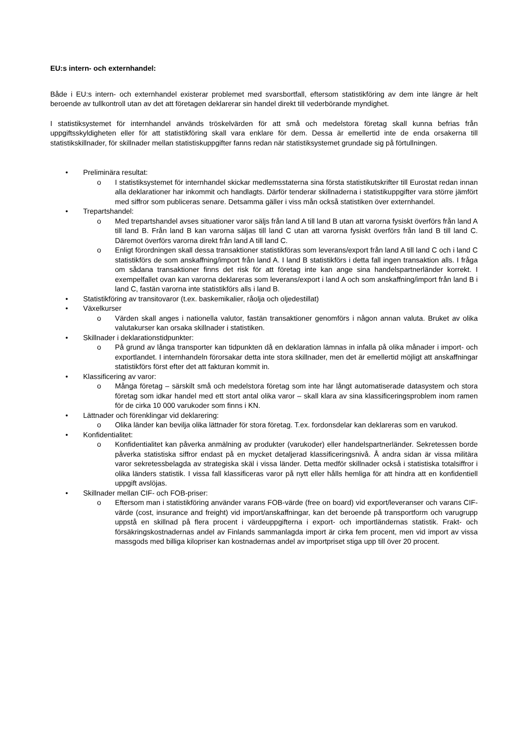EU:s intern- och externhandel:
Både i EU:s intern- och externhandel existerar problemet med svarsbortfall, eftersom statistikföring av dem inte längre är helt beroende av tullkontroll utan av det att företagen deklarerar sin handel direkt till vederbörande myndighet.
I statistiksystemet för internhandel används tröskelvärden för att små och medelstora företag skall kunna befrias från uppgiftsskyldigheten eller för att statistikföring skall vara enklare för dem. Dessa är emellertid inte de enda orsakerna till statistikskillnader, för skillnader mellan statistiskuppgifter fanns redan när statistiksystemet grundade sig på förtullningen.
• Preliminära resultat:
o I statistiksystemet för internhandel skickar medlemsstaterna sina första statistikutskrifter till Eurostat redan innan alla deklarationer har inkommit och handlagts. Därför tenderar skillnaderna i statistikuppgifter vara större jämfört med siffror som publiceras senare. Detsamma gäller i viss mån också statistiken över externhandel.
• Trepartshandel:
o Med trepartshandel avses situationer varor säljs från land A till land B utan att varorna fysiskt överförs från land A till land B. Från land B kan varorna säljas till land C utan att varorna fysiskt överförs från land B till land C. Däremot överförs varorna direkt från land A till land C.
o Enligt förordningen skall dessa transaktioner statistikföras som leverans/export från land A till land C och i land C statistikförs de som anskaffning/import från land A. I land B statistikförs i detta fall ingen transaktion alls. I fråga om sådana transaktioner finns det risk för att företag inte kan ange sina handelspartnerländer korrekt. I exempelfallet ovan kan varorna deklareras som leverans/export i land A och som anskaffning/import från land B i land C, fastän varorna inte statistikförs alls i land B.
• Statistikföring av transitovaror (t.ex. baskemikalier, råolja och oljedestillat)
• Växelkurser
o Värden skall anges i nationella valutor, fastän transaktioner genomförs i någon annan valuta. Bruket av olika valutakurser kan orsaka skillnader i statistiken.
• Skillnader i deklarationstidpunkter:
o På grund av långa transporter kan tidpunkten då en deklaration lämnas in infalla på olika månader i import- och exportlandet. I internhandeln förorsakar detta inte stora skillnader, men det är emellertid möjligt att anskaffningar statistikförs först efter det att fakturan kommit in.
• Klassificering av varor:
o Många företag – särskilt små och medelstora företag som inte har långt automatiserade datasystem och stora företag som idkar handel med ett stort antal olika varor – skall klara av sina klassificeringsproblem inom ramen för de cirka 10 000 varukoder som finns i KN.
• Lättnader och förenklingar vid deklarering:
o Olika länder kan bevilja olika lättnader för stora företag. T.ex. fordonsdelar kan deklareras som en varukod.
• Konfidentialitet:
o Konfidentialitet kan påverka anmälning av produkter (varukoder) eller handelspartnerländer. Sekretessen borde påverka statistiska siffror endast på en mycket detaljerad klassificeringsnivå. Å andra sidan är vissa militära varor sekretessbelagda av strategiska skäl i vissa länder. Detta medför skillnader också i statistiska totalsiffror i olika länders statistik. I vissa fall klassificeras varor på nytt eller hålls hemliga för att hindra att en konfidentiell uppgift avslöjas.
• Skillnader mellan CIF- och FOB-priser:
o Eftersom man i statistikföring använder varans FOB-värde (free on board) vid export/leveranser och varans CIF-värde (cost, insurance and freight) vid import/anskaffningar, kan det beroende på transportform och varugrupp uppstå en skillnad på flera procent i värdeuppgifterna i export- och importländernas statistik. Frakt- och försäkringskostnadernas andel av Finlands sammanlagda import är cirka fem procent, men vid import av vissa massgods med billiga kilopriser kan kostnadernas andel av importpriset stiga upp till över 20 procent.